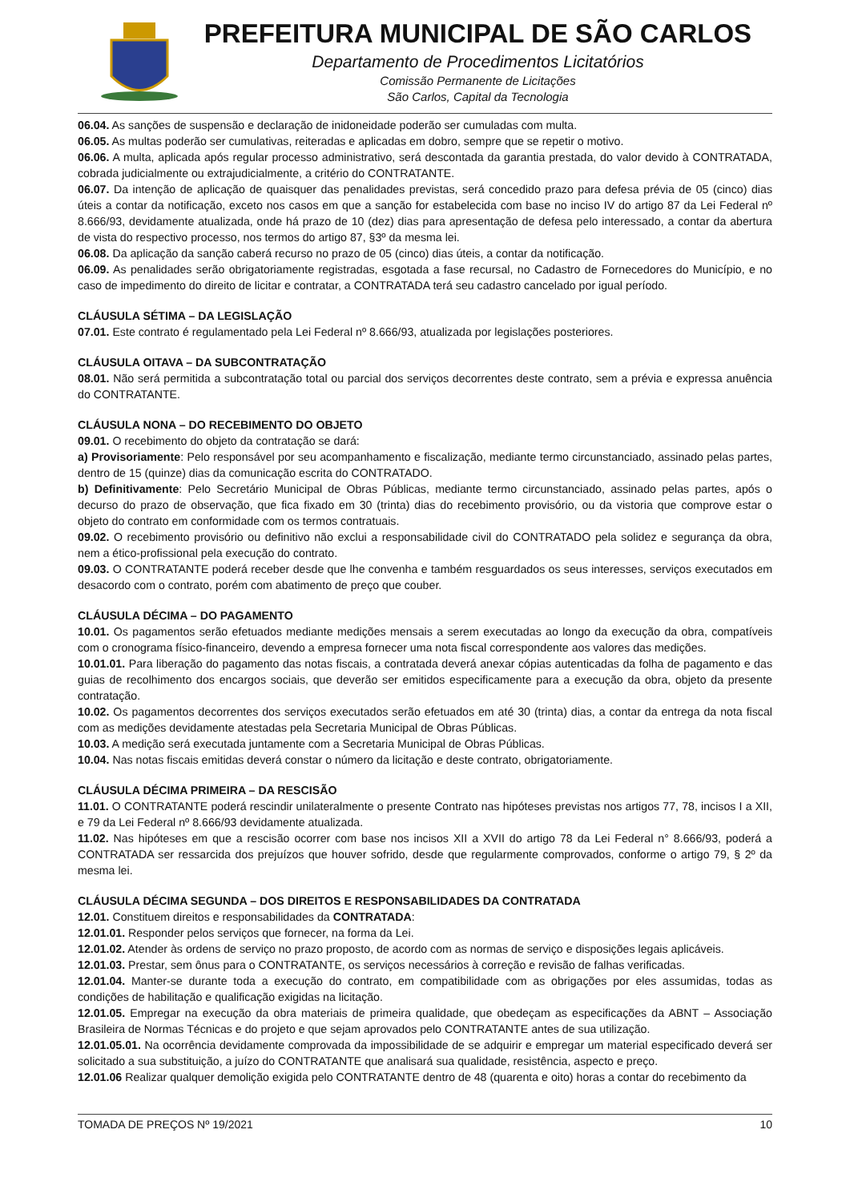PREFEITURA MUNICIPAL DE SÃO CARLOS
Departamento de Procedimentos Licitatórios
Comissão Permanente de Licitações
São Carlos, Capital da Tecnologia
06.04. As sanções de suspensão e declaração de inidoneidade poderão ser cumuladas com multa.
06.05. As multas poderão ser cumulativas, reiteradas e aplicadas em dobro, sempre que se repetir o motivo.
06.06. A multa, aplicada após regular processo administrativo, será descontada da garantia prestada, do valor devido à CONTRATADA, cobrada judicialmente ou extrajudicialmente, a critério do CONTRATANTE.
06.07. Da intenção de aplicação de quaisquer das penalidades previstas, será concedido prazo para defesa prévia de 05 (cinco) dias úteis a contar da notificação, exceto nos casos em que a sanção for estabelecida com base no inciso IV do artigo 87 da Lei Federal nº 8.666/93, devidamente atualizada, onde há prazo de 10 (dez) dias para apresentação de defesa pelo interessado, a contar da abertura de vista do respectivo processo, nos termos do artigo 87, §3º da mesma lei.
06.08. Da aplicação da sanção caberá recurso no prazo de 05 (cinco) dias úteis, a contar da notificação.
06.09. As penalidades serão obrigatoriamente registradas, esgotada a fase recursal, no Cadastro de Fornecedores do Município, e no caso de impedimento do direito de licitar e contratar, a CONTRATADA terá seu cadastro cancelado por igual período.
CLÁUSULA SÉTIMA – DA LEGISLAÇÃO
07.01. Este contrato é regulamentado pela Lei Federal nº 8.666/93, atualizada por legislações posteriores.
CLÁUSULA OITAVA – DA SUBCONTRATAÇÃO
08.01. Não será permitida a subcontratação total ou parcial dos serviços decorrentes deste contrato, sem a prévia e expressa anuência do CONTRATANTE.
CLÁUSULA NONA – DO RECEBIMENTO DO OBJETO
09.01. O recebimento do objeto da contratação se dará:
a) Provisoriamente: Pelo responsável por seu acompanhamento e fiscalização, mediante termo circunstanciado, assinado pelas partes, dentro de 15 (quinze) dias da comunicação escrita do CONTRATADO.
b) Definitivamente: Pelo Secretário Municipal de Obras Públicas, mediante termo circunstanciado, assinado pelas partes, após o decurso do prazo de observação, que fica fixado em 30 (trinta) dias do recebimento provisório, ou da vistoria que comprove estar o objeto do contrato em conformidade com os termos contratuais.
09.02. O recebimento provisório ou definitivo não exclui a responsabilidade civil do CONTRATADO pela solidez e segurança da obra, nem a ético-profissional pela execução do contrato.
09.03. O CONTRATANTE poderá receber desde que lhe convenha e também resguardados os seus interesses, serviços executados em desacordo com o contrato, porém com abatimento de preço que couber.
CLÁUSULA DÉCIMA – DO PAGAMENTO
10.01. Os pagamentos serão efetuados mediante medições mensais a serem executadas ao longo da execução da obra, compatíveis com o cronograma físico-financeiro, devendo a empresa fornecer uma nota fiscal correspondente aos valores das medições.
10.01.01. Para liberação do pagamento das notas fiscais, a contratada deverá anexar cópias autenticadas da folha de pagamento e das guias de recolhimento dos encargos sociais, que deverão ser emitidos especificamente para a execução da obra, objeto da presente contratação.
10.02. Os pagamentos decorrentes dos serviços executados serão efetuados em até 30 (trinta) dias, a contar da entrega da nota fiscal com as medições devidamente atestadas pela Secretaria Municipal de Obras Públicas.
10.03. A medição será executada juntamente com a Secretaria Municipal de Obras Públicas.
10.04. Nas notas fiscais emitidas deverá constar o número da licitação e deste contrato, obrigatoriamente.
CLÁUSULA DÉCIMA PRIMEIRA – DA RESCISÃO
11.01. O CONTRATANTE poderá rescindir unilateralmente o presente Contrato nas hipóteses previstas nos artigos 77, 78, incisos I a XII, e 79 da Lei Federal nº 8.666/93 devidamente atualizada.
11.02. Nas hipóteses em que a rescisão ocorrer com base nos incisos XII a XVII do artigo 78 da Lei Federal n° 8.666/93, poderá a CONTRATADA ser ressarcida dos prejuízos que houver sofrido, desde que regularmente comprovados, conforme o artigo 79, § 2º da mesma lei.
CLÁUSULA DÉCIMA SEGUNDA – DOS DIREITOS E RESPONSABILIDADES DA CONTRATADA
12.01. Constituem direitos e responsabilidades da CONTRATADA:
12.01.01. Responder pelos serviços que fornecer, na forma da Lei.
12.01.02. Atender às ordens de serviço no prazo proposto, de acordo com as normas de serviço e disposições legais aplicáveis.
12.01.03. Prestar, sem ônus para o CONTRATANTE, os serviços necessários à correção e revisão de falhas verificadas.
12.01.04. Manter-se durante toda a execução do contrato, em compatibilidade com as obrigações por eles assumidas, todas as condições de habilitação e qualificação exigidas na licitação.
12.01.05. Empregar na execução da obra materiais de primeira qualidade, que obedeçam as especificações da ABNT – Associação Brasileira de Normas Técnicas e do projeto e que sejam aprovados pelo CONTRATANTE antes de sua utilização.
12.01.05.01. Na ocorrência devidamente comprovada da impossibilidade de se adquirir e empregar um material especificado deverá ser solicitado a sua substituição, a juízo do CONTRATANTE que analisará sua qualidade, resistência, aspecto e preço.
12.01.06 Realizar qualquer demolição exigida pelo CONTRATANTE dentro de 48 (quarenta e oito) horas a contar do recebimento da
TOMADA DE PREÇOS Nº 19/2021 10